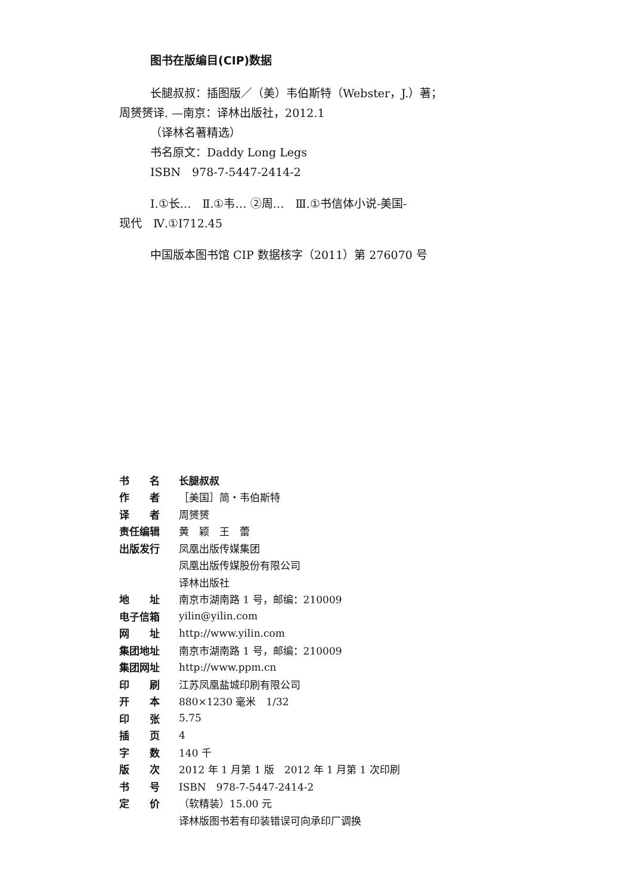图书在版编目(CIP)数据
长腿叔叔：插图版／（美）韦伯斯特（Webster，J.）著；
周赟赟译. —南京：译林出版社，2012.1
（译林名著精选）
书名原文：Daddy Long Legs
ISBN　978-7-5447-2414-2
Ⅰ.①长…　Ⅱ.①韦… ②周…　Ⅲ.①书信体小说-美国-
现代　Ⅳ.①I712.45
中国版本图书馆 CIP 数据核字（2011）第 276070 号
| 书 名 | 长腿叔叔 |
| 作 者 | ［美国］简・韦伯斯特 |
| 译 者 | 周赟赟 |
| 责任编辑 | 黄 颖 王 蕾 |
| 出版发行 | 凤凰出版传媒集团 |
| | 凤凰出版传媒股份有限公司 |
| | 译林出版社 |
| 地 址 | 南京市湖南路 1 号，邮编：210009 |
| 电子信箱 | yilin@yilin.com |
| 网 址 | http://www.yilin.com |
| 集团地址 | 南京市湖南路 1 号，邮编：210009 |
| 集团网址 | http://www.ppm.cn |
| 印 刷 | 江苏凤凰盐城印刷有限公司 |
| 开 本 | 880×1230 毫米 1/32 |
| 印 张 | 5.75 |
| 插 页 | 4 |
| 字 数 | 140 千 |
| 版 次 | 2012 年 1 月第 1 版 2012 年 1 月第 1 次印刷 |
| 书 号 | ISBN 978-7-5447-2414-2 |
| 定 价 | （软精装）15.00 元 |
| | 译林版图书若有印装错误可向承印厂调换 |